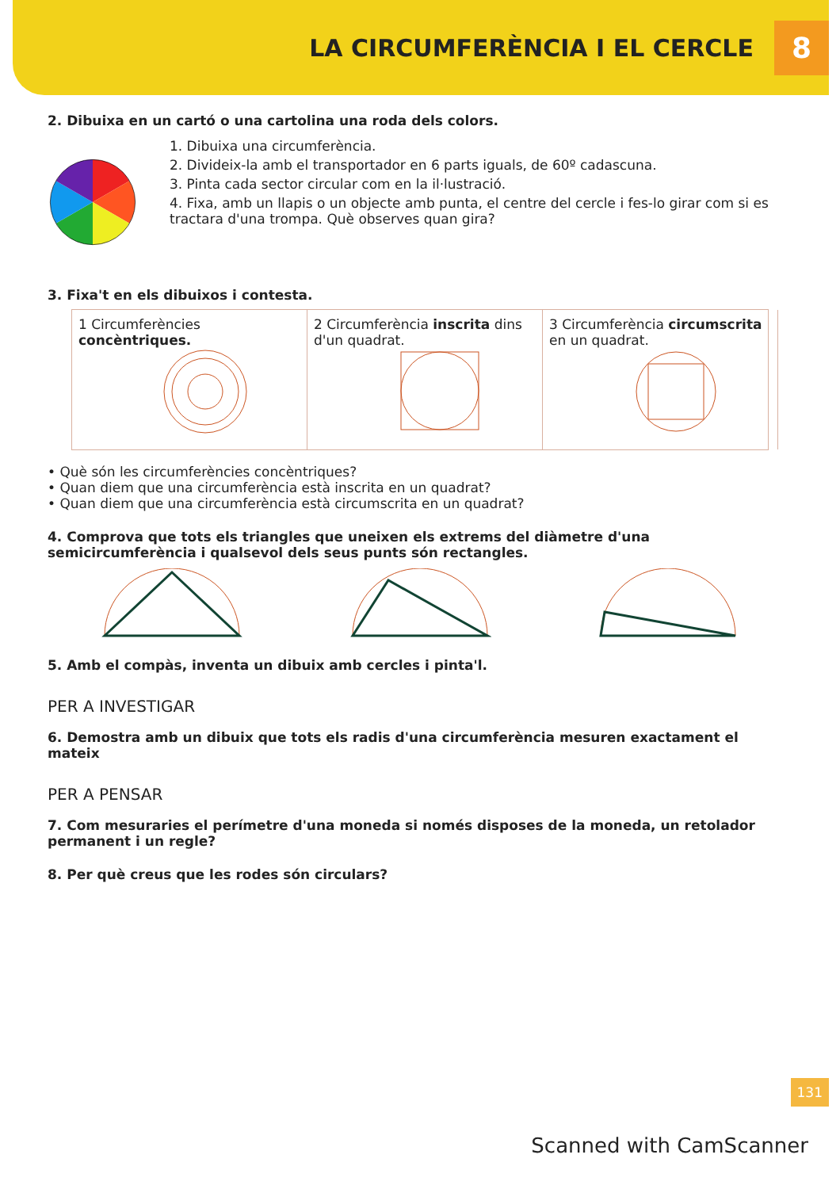LA CIRCUMFERÈNCIA I EL CERCLE
8
2. Dibuixa en un cartó o una cartolina una roda dels colors.
1. Dibuixa una circumferència.
2. Divideix-la amb el transportador en 6 parts iguals, de 60º cadascuna.
3. Pinta cada sector circular com en la il·lustració.
4. Fixa, amb un llapis o un objecte amb punta, el centre del cercle i fes-lo girar com si es tractara d'una trompa. Què observes quan gira?
3. Fixa't en els dibuixos i contesta.
1 Circumferències concèntriques.
2 Circumferència inscrita dins d'un quadrat.
3 Circumferència circumscrita en un quadrat.
• Què són les circumferències concèntriques?
• Quan diem que una circumferència està inscrita en un quadrat?
• Quan diem que una circumferència està circumscrita en un quadrat?
4. Comprova que tots els triangles que uneixen els extrems del diàmetre d'una semicircumferència i qualsevol dels seus punts són rectangles.
5. Amb el compàs, inventa un dibuix amb cercles i pinta'l.
PER A INVESTIGAR
6. Demostra amb un dibuix que tots els radis d'una circumferència mesuren exactament el mateix
PER A PENSAR
7. Com mesuraries el perímetre d'una moneda si només disposes de la moneda, un retolador permanent i un regle?
8. Per què creus que les rodes són circulars?
131
Scanned with CamScanner